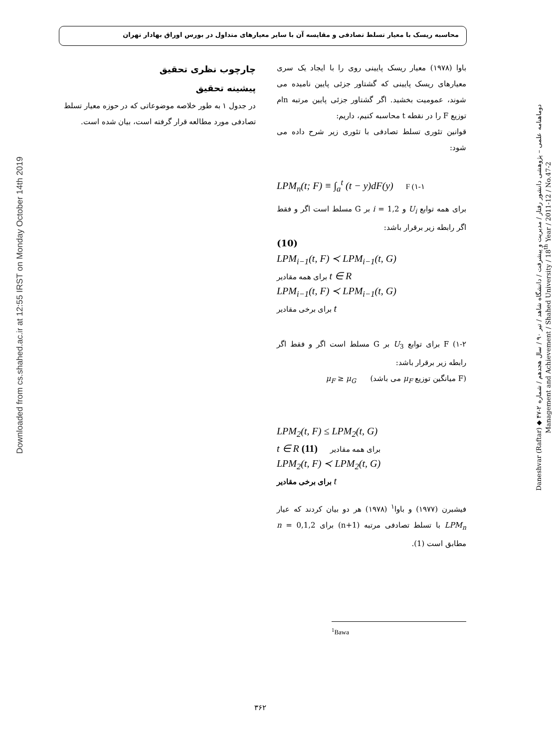محاسبه ریسک با معیار تسلط تصادفی و مقایسه آن با سایر معیارهای متداول در بورس اوراق بهادار تهران
Downloaded from cs.shahed.ac.ir at 12:55 IRST on Monday October 14th 2019
دوماهنامه علمی – پژوهشی دانشور رفتار / مدیریت و پیشرفت / دانشگاه شاهد / تیر ۹۰ / سال هجدهم / شماره ۲-۴۷ ◆ Daneshvar (Raftar) Management and Achievement / Shahed University / 18<sup>th</sup> Year / 2011-12 / No.47-2
باوا (۱۹۷۸) معیار ریسک پایینی روی را با ایجاد یک سری معیارهای ریسک پایینی که گشتاور جزئی پایین نامیده می شوند، عمومیت بخشید. اگر گشتاور جزئی پایین مرتبه nام توزیع F را در نقطه t محاسبه کنیم، داریم:
قوانین تئوری تسلط تصادفی با تئوری زیر شرح داده می شود:
LPM<sub>n</sub>(t; F) ≡ ∫<sub>a</sub><sup>t</sup> (t − y)dF(y) F (۱-۱
برای همه توابع U<sub>i</sub> و i = 1,2 بر G مسلط است اگر و فقط اگر رابطه زیر برقرار باشد:
(10)
LPM<sub>i−1</sub>(t, F) ≺ LPM<sub>i−1</sub>(t, G)
برای همه مقادیر t ∈ R
LPM<sub>i−1</sub>(t, F) ≺ LPM<sub>i−1</sub>(t, G)
برای برخی مقادیر t
۱-۲) F برای توابع U<sub>3</sub> بر G مسلط است اگر و فقط اگر رابطه زیر برقرار باشد:
(F میانگین توزیع μ<sub>F</sub> می باشد) μ<sub>F</sub> ≥ μ<sub>G</sub>
LPM<sub>2</sub>(t, F) ≤ LPM<sub>2</sub>(t, G)
t ∈ R برای همه مقادیر (11)
LPM<sub>2</sub>(t, F) ≺ LPM<sub>2</sub>(t, G)
برای برخی مقادیر t
فیشبرن (۱۹۷۷) و باوا<sup>۱</sup> (۱۹۷۸) هر دو بیان کردند که عیار LPM<sub>n</sub> با تسلط تصادفی مرتبه (n+1) برای n = 0,1,2 مطابق است (1).
<sup>1</sup> Bawa
چارچوب نظری تحقیق
پیشینه تحقیق
در جدول ۱ به طور خلاصه موضوعاتی که در حوزه معیار تسلط تصادفی مورد مطالعه قرار گرفته است، بیان شده است.
۳۶۲